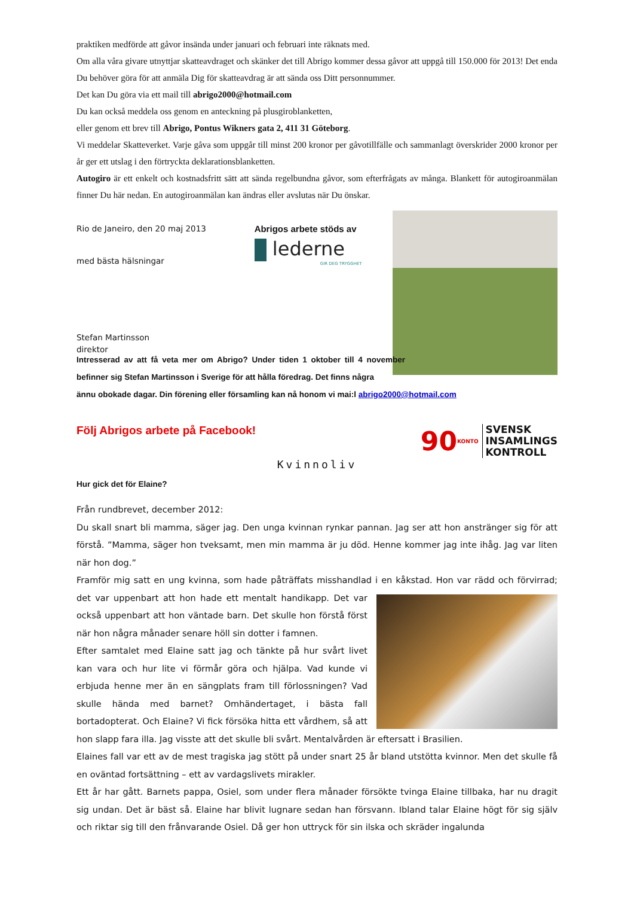praktiken medförde att gåvor insända under januari och februari inte räknats med.
Om alla våra givare utnyttjar skatteavdraget och skänker det till Abrigo kommer dessa gåvor att uppgå till 150.000 för 2013! Det enda Du behöver göra för att anmäla Dig för skatteavdrag är att sända oss Ditt personnummer.
Det kan Du göra via ett mail till abrigo2000@hotmail.com
Du kan också meddela oss genom en anteckning på plusgiroblanketten,
eller genom ett brev till Abrigo, Pontus Wikners gata 2, 411 31 Göteborg.
Vi meddelar Skatteverket. Varje gåva som uppgår till minst 200 kronor per gåvotillfälle och sammanlagt överskrider 2000 kronor per år ger ett utslag i den förtryckta deklarationsblanketten.
Autogiro är ett enkelt och kostnadsfritt sätt att sända regelbundna gåvor, som efterfrågats av många. Blankett för autogiroanmälan finner Du här nedan. En autogiroanmälan kan ändras eller avslutas när Du önskar.
Rio de Janeiro, den 20 maj 2013
med bästa hälsningar
Stefan Martinsson
direktor
Abrigos arbete stöds av
lederne
GIR DEG TRYGGHET
Intresserad av att få veta mer om Abrigo? Under tiden 1 oktober till 4 november befinner sig Stefan Martinsson i Sverige för att hålla föredrag. Det finns några
ännu obokade dagar. Din förening eller församling kan nå honom vi mai:l abrigo2000@hotmail.com
Följ Abrigos arbete på Facebook!
90 KONTO
SVENSK
INSAMLINGS
KONTROLL
Kvinnoliv
Hur gick det för Elaine?
Från rundbrevet, december 2012:
Du skall snart bli mamma, säger jag. Den unga kvinnan rynkar pannan. Jag ser att hon anstränger sig för att förstå. ”Mamma, säger hon tveksamt, men min mamma är ju död. Henne kommer jag inte ihåg. Jag var liten när hon dog.”
Framför mig satt en ung kvinna, som hade påträffats misshandlad i en kåkstad. Hon var rädd och förvirrad; det var uppenbart att hon hade ett mentalt handikapp. Det var också uppenbart att hon väntade barn. Det skulle hon förstå först när hon några månader senare höll sin dotter i famnen.
Efter samtalet med Elaine satt jag och tänkte på hur svårt livet kan vara och hur lite vi förmår göra och hjälpa. Vad kunde vi erbjuda henne mer än en sängplats fram till förlossningen? Vad skulle hända med barnet? Omhändertaget, i bästa fall bortadopterat. Och Elaine? Vi fick försöka hitta ett vårdhem, så att hon slapp fara illa. Jag visste att det skulle bli svårt. Mentalvården är eftersatt i Brasilien.
Elaines fall var ett av de mest tragiska jag stött på under snart 25 år bland utstötta kvinnor. Men det skulle få en oväntad fortsättning – ett av vardagslivets mirakler.
Ett år har gått. Barnets pappa, Osiel, som under flera månader försökte tvinga Elaine tillbaka, har nu dragit sig undan. Det är bäst så. Elaine har blivit lugnare sedan han försvann. Ibland talar Elaine högt för sig själv och riktar sig till den frånvarande Osiel. Då ger hon uttryck för sin ilska och skräder ingalunda